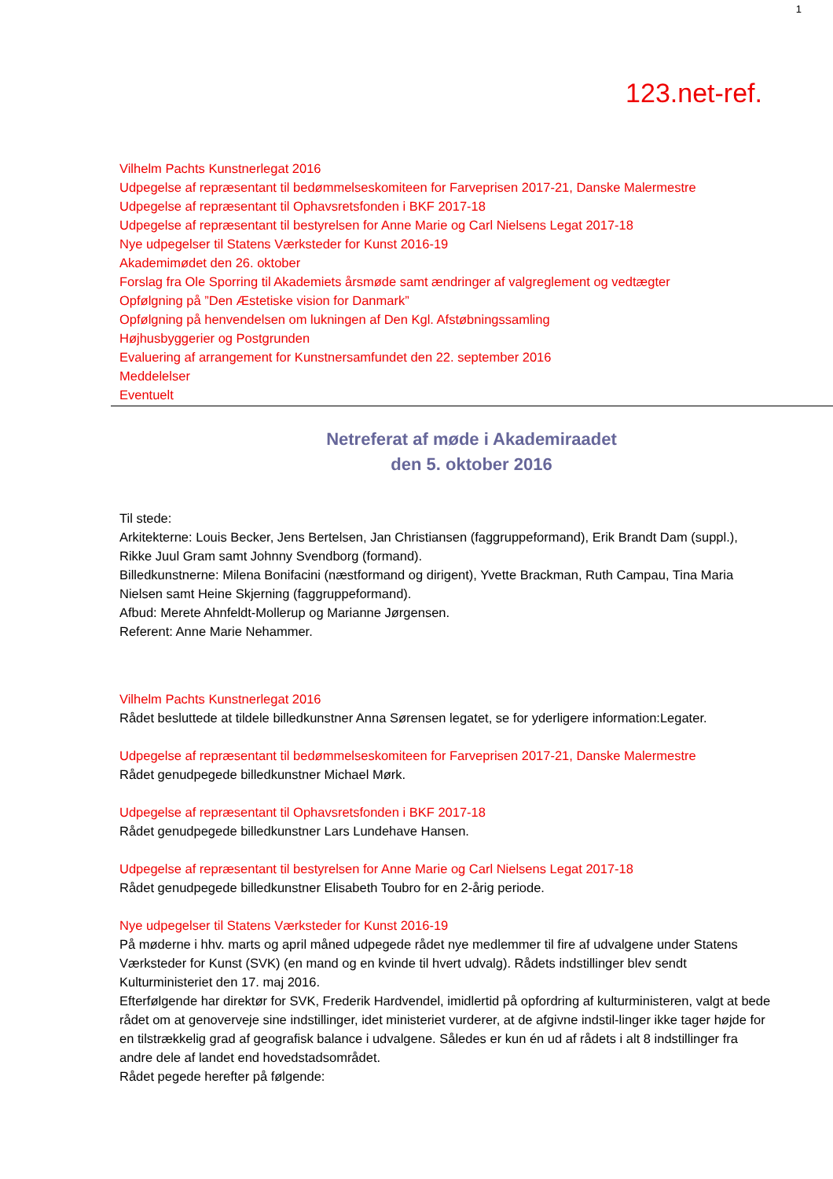1
123.net-ref.
Vilhelm Pachts Kunstnerlegat 2016
Udpegelse af repræsentant til bedømmelseskomiteen for Farveprisen 2017-21, Danske Malermestre
Udpegelse af repræsentant til Ophavsretsfonden i BKF 2017-18
Udpegelse af repræsentant til bestyrelsen for Anne Marie og Carl Nielsens Legat 2017-18
Nye udpegelser til Statens Værksteder for Kunst 2016-19
Akademimødet den 26. oktober
Forslag fra Ole Sporring til Akademiets årsmøde samt ændringer af valgreglement og vedtægter
Opfølgning på ”Den Æstetiske vision for Danmark”
Opfølgning på henvendelsen om lukningen af Den Kgl. Afstøbningssamling
Højhusbyggerier og Postgrunden
Evaluering af arrangement for Kunstnersamfundet den 22. september 2016
Meddelelser
Eventuelt
Netreferat af møde i Akademiraadet
den 5. oktober 2016
Til stede:
Arkitekterne: Louis Becker, Jens Bertelsen, Jan Christiansen (faggruppeformand), Erik Brandt Dam (suppl.), Rikke Juul Gram samt Johnny Svendborg (formand).
Billedkunstnerne: Milena Bonifacini (næstformand og dirigent), Yvette Brackman, Ruth Campau, Tina Maria Nielsen samt Heine Skjerning (faggruppeformand).
Afbud: Merete Ahnfeldt-Mollerup og Marianne Jørgensen.
Referent: Anne Marie Nehammer.
Vilhelm Pachts Kunstnerlegat 2016
Rådet besluttede at tildele billedkunstner Anna Sørensen legatet, se for yderligere information:Legater.
Udpegelse af repræsentant til bedømmelseskomiteen for Farveprisen 2017-21, Danske Malermestre
Rådet genudpegede billedkunstner Michael Mørk.
Udpegelse af repræsentant til Ophavsretsfonden i BKF 2017-18
Rådet genudpegede billedkunstner Lars Lundehave Hansen.
Udpegelse af repræsentant til bestyrelsen for Anne Marie og Carl Nielsens Legat 2017-18
Rådet genudpegede billedkunstner Elisabeth Toubro for en 2-årig periode.
Nye udpegelser til Statens Værksteder for Kunst 2016-19
På møderne i hhv. marts og april måned udpegede rådet nye medlemmer til fire af udvalgene under Statens Værksteder for Kunst (SVK) (en mand og en kvinde til hvert udvalg). Rådets indstillinger blev sendt Kulturministeriet den 17. maj 2016.
Efterfølgende har direktør for SVK, Frederik Hardvendel, imidlertid på opfordring af kulturministeren, valgt at bede rådet om at genoverveje sine indstillinger, idet ministeriet vurderer, at de afgivne indstil-linger ikke tager højde for en tilstrækkelig grad af geografisk balance i udvalgene. Således er kun én ud af rådets i alt 8 indstillinger fra andre dele af landet end hovedstadsområdet.
Rådet pegede herefter på følgende: